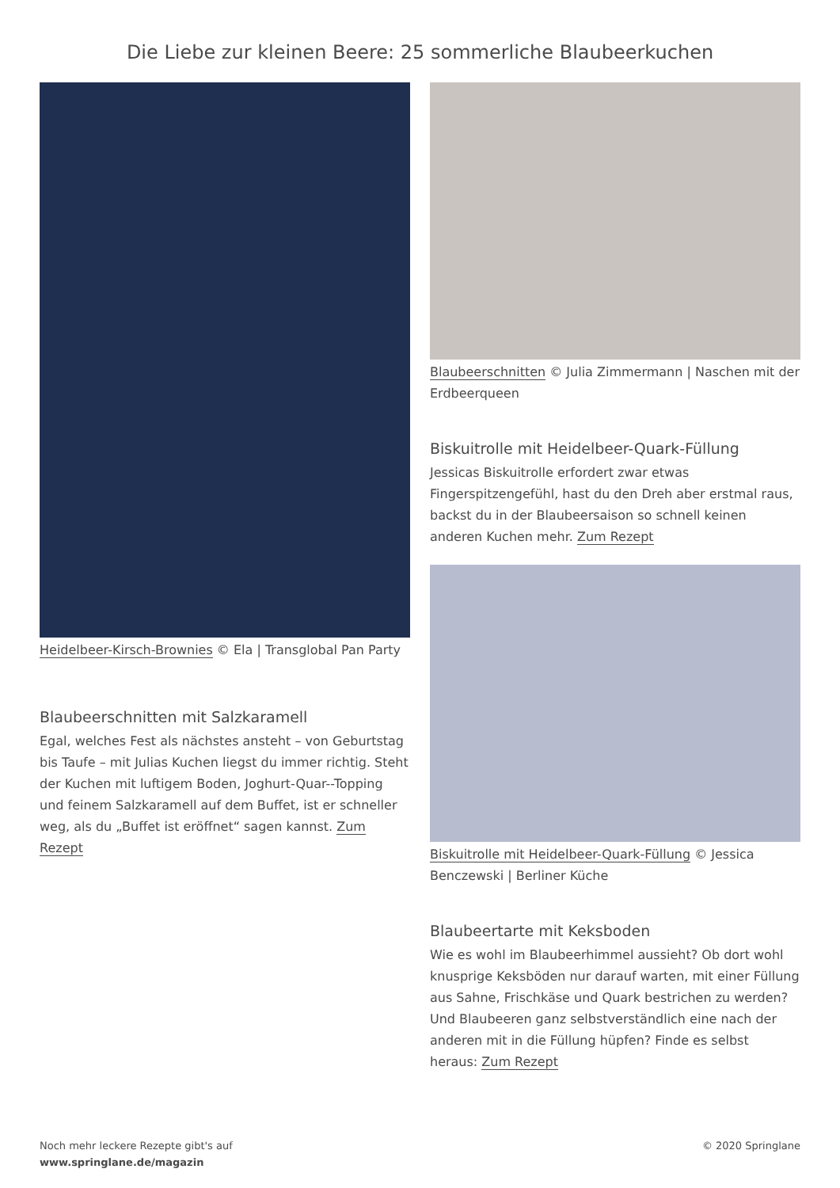Die Liebe zur kleinen Beere: 25 sommerliche Blaubeerkuchen
Heidelbeer-Kirsch-Brownies © Ela | Transglobal Pan Party
Blaubeerschnitten mit Salzkaramell
Egal, welches Fest als nächstes ansteht – von Geburtstag bis Taufe – mit Julias Kuchen liegst du immer richtig. Steht der Kuchen mit luftigem Boden, Joghurt-Quar--Topping und feinem Salzkaramell auf dem Buffet, ist er schneller weg, als du „Buffet ist eröffnet“ sagen kannst. Zum Rezept
Blaubeerschnitten © Julia Zimmermann | Naschen mit der Erdbeerqueen
Biskuitrolle mit Heidelbeer-Quark-Füllung
Jessicas Biskuitrolle erfordert zwar etwas Fingerspitzengefühl, hast du den Dreh aber erstmal raus, backst du in der Blaubeersaison so schnell keinen anderen Kuchen mehr. Zum Rezept
Biskuitrolle mit Heidelbeer-Quark-Füllung © Jessica Benczewski | Berliner Küche
Blaubeertarte mit Keksboden
Wie es wohl im Blaubeerhimmel aussieht? Ob dort wohl knusprige Keksböden nur darauf warten, mit einer Füllung aus Sahne, Frischkäse und Quark bestrichen zu werden? Und Blaubeeren ganz selbstverständlich eine nach der anderen mit in die Füllung hüpfen? Finde es selbst heraus: Zum Rezept
Noch mehr leckere Rezepte gibt's auf
www.springlane.de/magazin
© 2020 Springlane